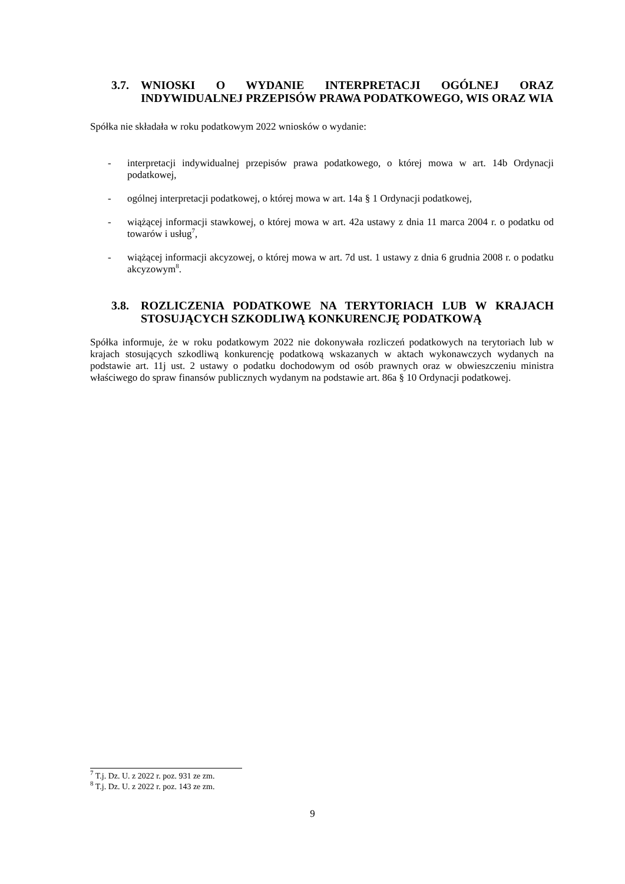3.7. WNIOSKI O WYDANIE INTERPRETACJI OGÓLNEJ ORAZ INDYWIDUALNEJ PRZEPISÓW PRAWA PODATKOWEGO, WIS ORAZ WIA
Spółka nie składała w roku podatkowym 2022 wniosków o wydanie:
- interpretacji indywidualnej przepisów prawa podatkowego, o której mowa w art. 14b Ordynacji podatkowej,
- ogólnej interpretacji podatkowej, o której mowa w art. 14a § 1 Ordynacji podatkowej,
- wiążącej informacji stawkowej, o której mowa w art. 42a ustawy z dnia 11 marca 2004 r. o podatku od towarów i usług<sup>7</sup>,
- wiążącej informacji akcyzowej, o której mowa w art. 7d ust. 1 ustawy z dnia 6 grudnia 2008 r. o podatku akcyzowym<sup>8</sup>.
3.8. ROZLICZENIA PODATKOWE NA TERYTORIACH LUB W KRAJACH STOSUJĄCYCH SZKODLIWĄ KONKURENCJĘ PODATKOWĄ
Spółka informuje, że w roku podatkowym 2022 nie dokonywała rozliczeń podatkowych na terytoriach lub w krajach stosujących szkodliwą konkurencję podatkową wskazanych w aktach wykonawczych wydanych na podstawie art. 11j ust. 2 ustawy o podatku dochodowym od osób prawnych oraz w obwieszczeniu ministra właściwego do spraw finansów publicznych wydanym na podstawie art. 86a § 10 Ordynacji podatkowej.
<sup>7</sup> T.j. Dz. U. z 2022 r. poz. 931 ze zm.
<sup>8</sup> T.j. Dz. U. z 2022 r. poz. 143 ze zm.
9